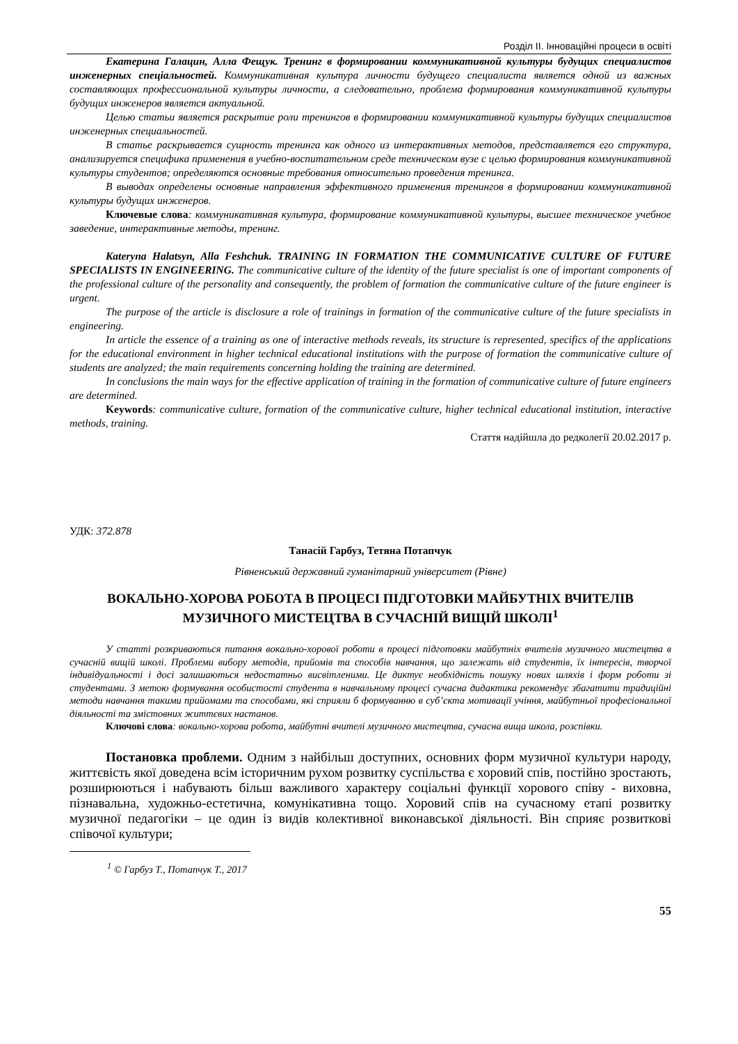Розділ ІІ. Інноваційні процеси в освіті
Екатерина Галацин, Алла Фещук. Тренинг в формировании коммуникативной культуры будущих специалистов инженерных спеціальностей. Коммуникативная культура личности будущего специалиста является одной из важных составляющих профессиональной культуры личности, а следовательно, проблема формирования коммуникативной культуры будущих инженеров является актуальной.
Целью статьи является раскрытие роли тренингов в формировании коммуникативной культуры будущих специалистов инженерных специальностей.
В статье раскрывается сущность тренинга как одного из интерактивных методов, представляется его структура, анализируется специфика применения в учебно-воспитательном среде техническом вузе с целью формирования коммуникативной культуры студентов; определяются основные требования относительно проведения тренинга.
В выводах определены основные направления эффективного применения тренингов в формировании коммуникативной культуры будущих инженеров.
Ключевые слова: коммуникативная культура, формирование коммуникативной культуры, высшее техническое учебное заведение, интерактивные методы, тренинг.
Kateryna Halatsyn, Alla Feshchuk. TRAINING IN FORMATION THE COMMUNICATIVE CULTURE OF FUTURE SPECIALISTS IN ENGINEERING. The communicative culture of the identity of the future specialist is one of important components of the professional culture of the personality and consequently, the problem of formation the communicative culture of the future engineer is urgent.
The purpose of the article is disclosure a role of trainings in formation of the communicative culture of the future specialists in engineering.
In article the essence of a training as one of interactive methods reveals, its structure is represented, specifics of the applications for the educational environment in higher technical educational institutions with the purpose of formation the communicative culture of students are analyzed; the main requirements concerning holding the training are determined.
In conclusions the main ways for the effective application of training in the formation of communicative culture of future engineers are determined.
Keywords: communicative culture, formation of the communicative culture, higher technical educational institution, interactive methods, training.
Стаття надійшла до редколегії 20.02.2017 р.
УДК: 372.878
Танасій Гарбуз, Тетяна Потапчук
Рівненський державний гуманітарний університет (Рівне)
ВОКАЛЬНО-ХОРОВА РОБОТА В ПРОЦЕСІ ПІДГОТОВКИ МАЙБУТНІХ ВЧИТЕЛІВ МУЗИЧНОГО МИСТЕЦТВА В СУЧАСНІЙ ВИЩІЙ ШКОЛІ<sup>1</sup>
У статті розкриваються питання вокально-хорової роботи в процесі підготовки майбутніх вчителів музичного мистецтва в сучасній вищій школі. Проблеми вибору методів, прийомів та способів навчання, що залежать від студентів, їх інтересів, творчої індивідуальності і досі залишаються недостатньо висвітленими. Це диктує необхідність пошуку нових шляхів і форм роботи зі студентами. З метою формування особистості студента в навчальному процесі сучасна дидактика рекомендує збагатити традиційні методи навчання такими прийомами та способами, які сприяли б формуванню в суб’єкта мотивації учіння, майбутньої професіональної діяльності та змістовних життєвих настанов.
Ключові слова: вокально-хорова робота, майбутні вчителі музичного мистецтва, сучасна вища школа, розспівки.
Постановка проблеми. Одним з найбільш доступних, основних форм музичної культури народу, життєвість якої доведена всім історичним рухом розвитку суспільства є хоровий спів, постійно зростають, розширюються і набувають більш важливого характеру соціальні функції хорового співу - виховна, пізнавальна, художньо-естетична, комунікативна тощо. Хоровий спів на сучасному етапі розвитку музичної педагогіки – це один із видів колективної виконавської діяльності. Він сприяє розвиткові співочої культури;
<sup>1</sup> © Гарбуз Т., Потапчук Т., 2017
55